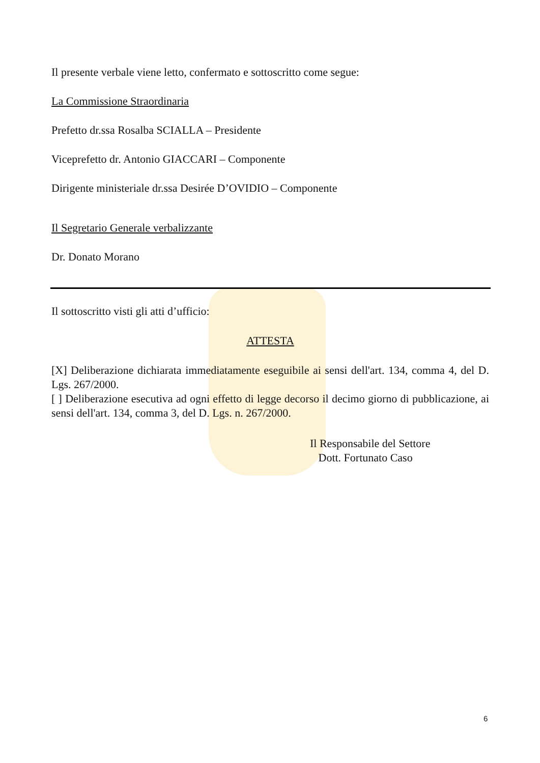Il presente verbale viene letto, confermato e sottoscritto come segue:
La Commissione Straordinaria
Prefetto dr.ssa Rosalba SCIALLA – Presidente
Viceprefetto dr. Antonio GIACCARI – Componente
Dirigente ministeriale dr.ssa Desirée D’OVIDIO – Componente
Il Segretario Generale verbalizzante
Dr. Donato Morano
Il sottoscritto visti gli atti d’ufficio:
ATTESTA
[X] Deliberazione dichiarata immediatamente eseguibile ai sensi dell'art. 134, comma 4, del D. Lgs. 267/2000.
[ ] Deliberazione esecutiva ad ogni effetto di legge decorso il decimo giorno di pubblicazione, ai sensi dell'art. 134, comma 3, del D. Lgs. n. 267/2000.
Il Responsabile del Settore
Dott. Fortunato Caso
6